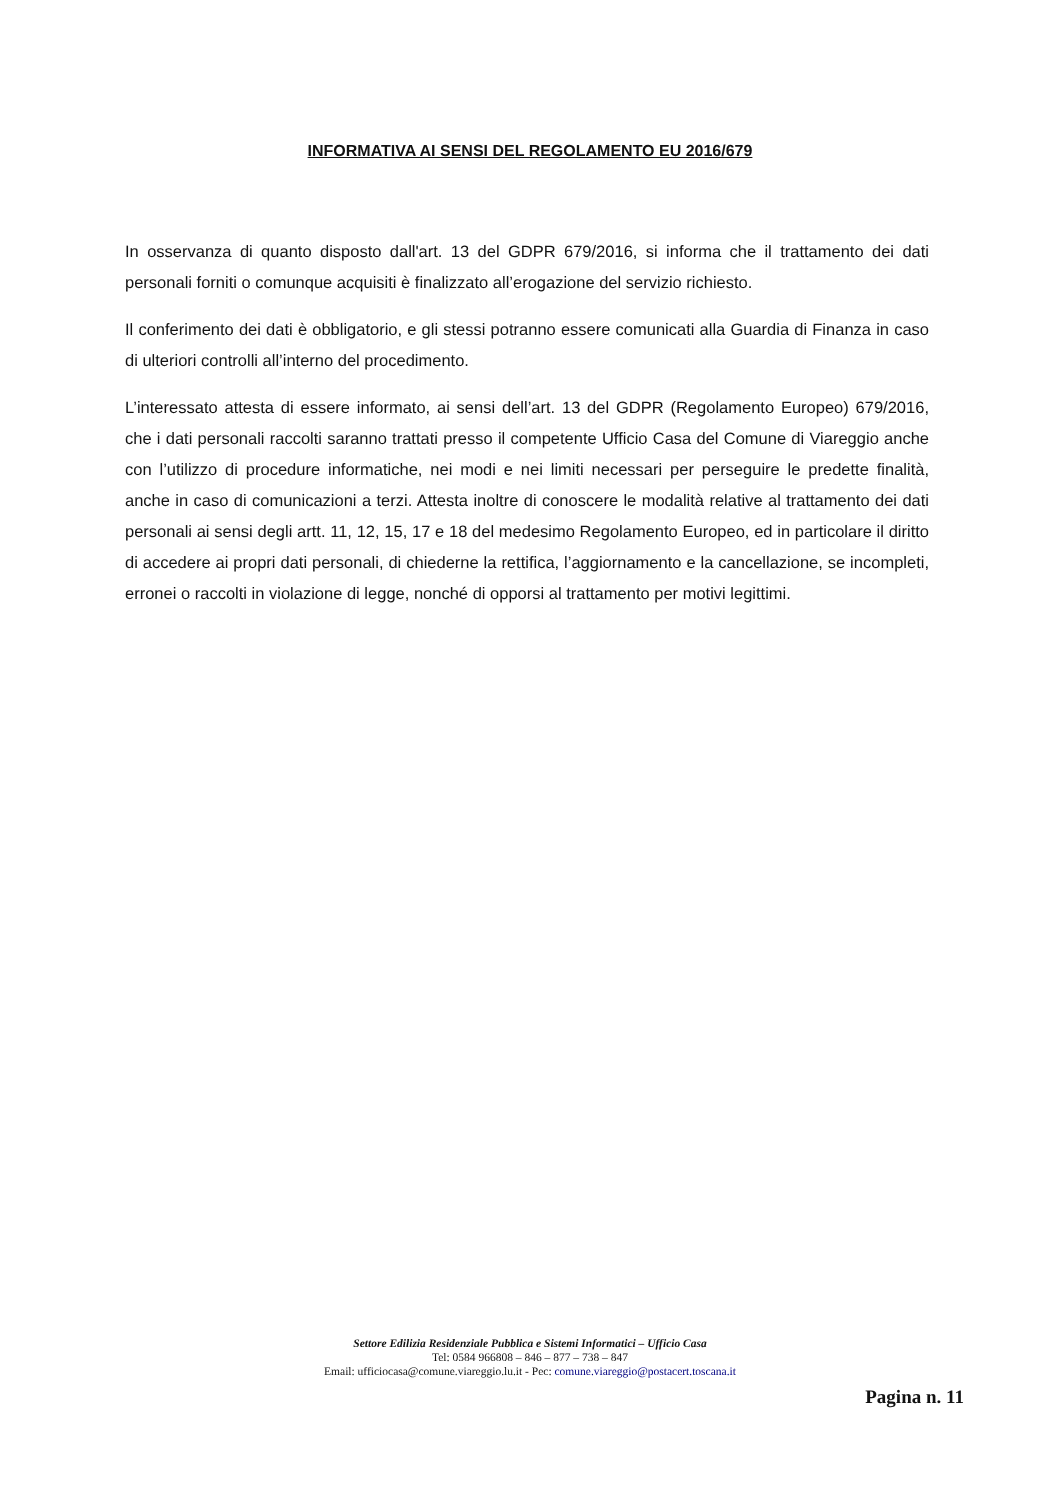INFORMATIVA AI SENSI DEL REGOLAMENTO EU 2016/679
In osservanza di quanto disposto dall'art. 13 del GDPR 679/2016, si informa che il trattamento dei dati personali forniti o comunque acquisiti è finalizzato all’erogazione del servizio richiesto.
Il conferimento dei dati è obbligatorio, e gli stessi potranno essere comunicati alla Guardia di Finanza in caso di ulteriori controlli all’interno del procedimento.
L’interessato attesta di essere informato, ai sensi dell’art. 13 del GDPR (Regolamento Europeo) 679/2016, che i dati personali raccolti saranno trattati presso il competente Ufficio Casa del Comune di Viareggio anche con l’utilizzo di procedure informatiche, nei modi e nei limiti necessari per perseguire le predette finalità, anche in caso di comunicazioni a terzi. Attesta inoltre di conoscere le modalità relative al trattamento dei dati personali ai sensi degli artt. 11, 12, 15, 17 e 18 del medesimo Regolamento Europeo, ed in particolare il diritto di accedere ai propri dati personali, di chiederne la rettifica, l’aggiornamento e la cancellazione, se incompleti, erronei o raccolti in violazione di legge, nonché di opporsi al trattamento per motivi legittimi.
Settore Edilizia Residenziale Pubblica e Sistemi Informatici – Ufficio Casa
Tel: 0584 966808 – 846 – 877 – 738 – 847
Email: ufficiocasa@comune.viareggio.lu.it - Pec: comune.viareggio@postacert.toscana.it
Pagina n. 11